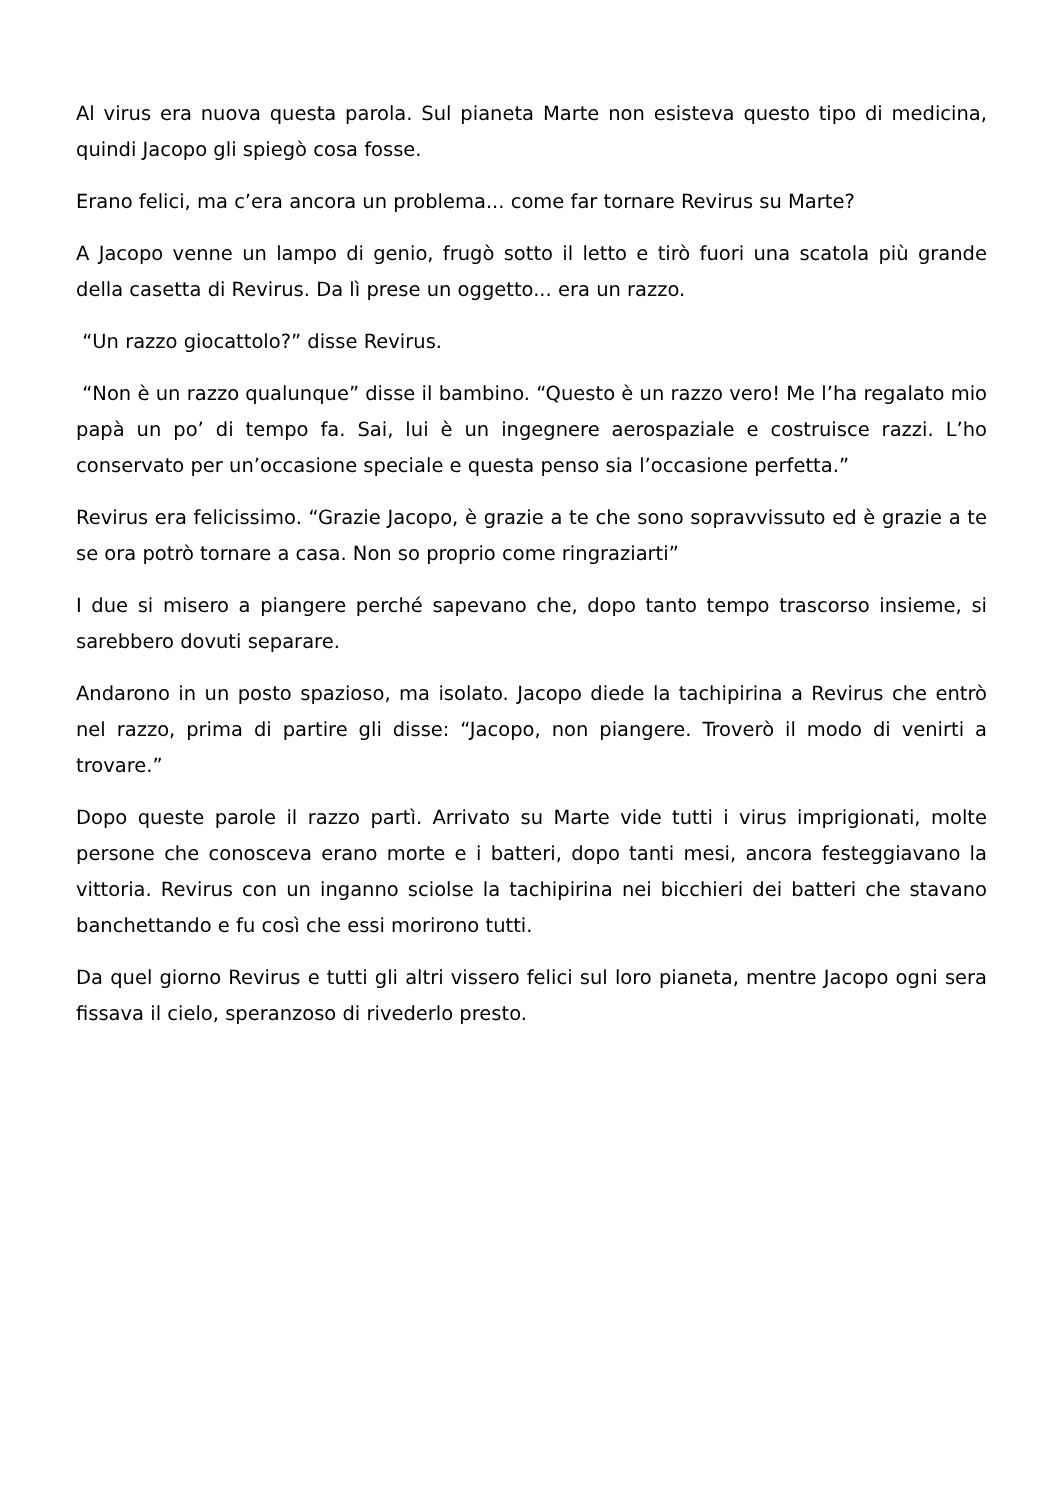Al virus era nuova questa parola. Sul pianeta Marte non esisteva questo tipo di medicina, quindi Jacopo gli spiegò cosa fosse.
Erano felici, ma c’era ancora un problema... come far tornare Revirus su Marte?
A Jacopo venne un lampo di genio, frugò sotto il letto e tirò fuori una scatola più grande della casetta di Revirus. Da lì prese un oggetto... era un razzo.
“Un razzo giocattolo?” disse Revirus.
“Non è un razzo qualunque” disse il bambino. “Questo è un razzo vero! Me l’ha regalato mio papà un po’ di tempo fa. Sai, lui è un ingegnere aerospaziale e costruisce razzi. L’ho conservato per un’occasione speciale e questa penso sia l’occasione perfetta.”
Revirus era felicissimo. “Grazie Jacopo, è grazie a te che sono sopravvissuto ed è grazie a te se ora potrò tornare a casa. Non so proprio come ringraziarti”
I due si misero a piangere perché sapevano che, dopo tanto tempo trascorso insieme, si sarebbero dovuti separare.
Andarono in un posto spazioso, ma isolato. Jacopo diede la tachipirina a Revirus che entrò nel razzo, prima di partire gli disse: “Jacopo, non piangere. Troverò il modo di venirti a trovare.”
Dopo queste parole il razzo partì. Arrivato su Marte vide tutti i virus imprigionati, molte persone che conosceva erano morte e i batteri, dopo tanti mesi, ancora festeggiavano la vittoria. Revirus con un inganno sciolse la tachipirina nei bicchieri dei batteri che stavano banchettando e fu così che essi morirono tutti.
Da quel giorno Revirus e tutti gli altri vissero felici sul loro pianeta, mentre Jacopo ogni sera fissava il cielo, speranzoso di rivederlo presto.